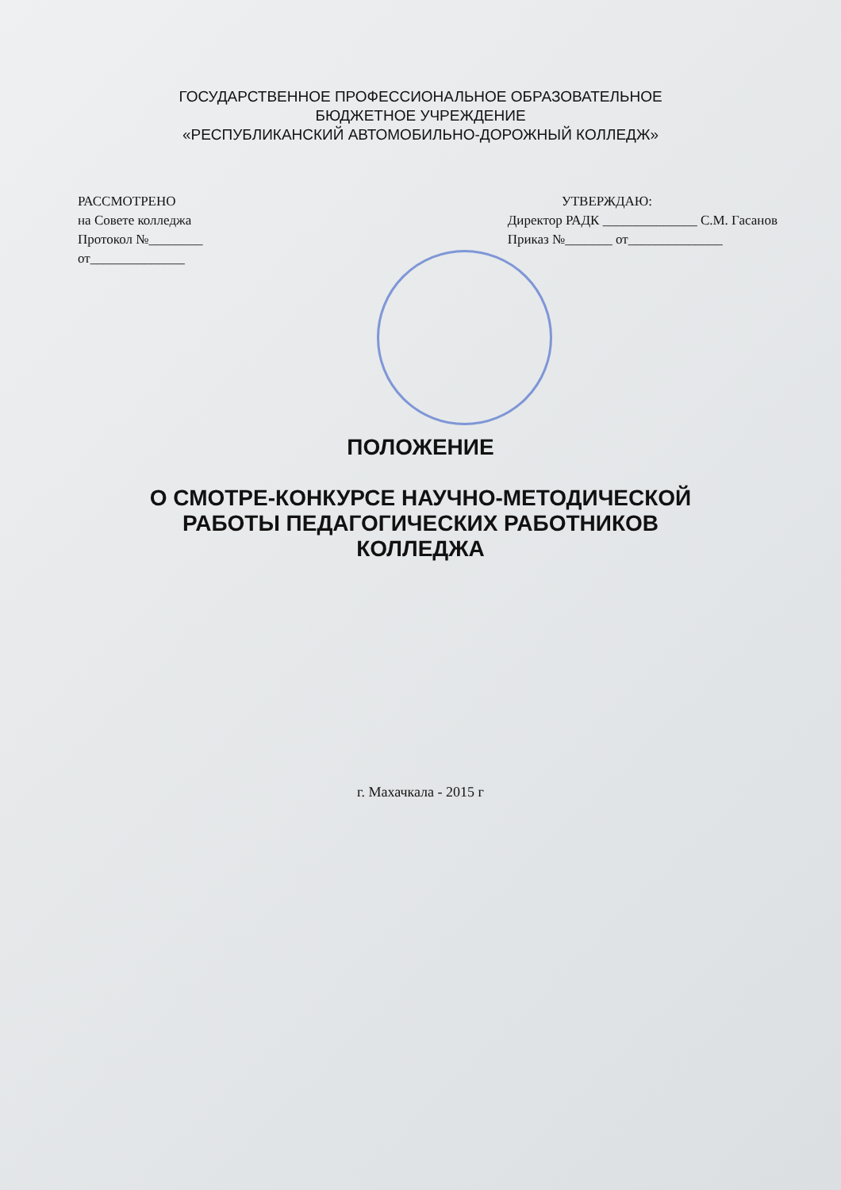ГОСУДАРСТВЕННОЕ ПРОФЕССИОНАЛЬНОЕ ОБРАЗОВАТЕЛЬНОЕ
БЮДЖЕТНОЕ УЧРЕЖДЕНИЕ
«РЕСПУБЛИКАНСКИЙ АВТОМОБИЛЬНО-ДОРОЖНЫЙ КОЛЛЕДЖ»
РАССМОТРЕНО
на Совете колледжа
Протокол №________
от______________
УТВЕРЖДАЮ:
Директор РАДК ______________ С.М. Гасанов
Приказ №_______ от______________
ПОЛОЖЕНИЕ
О СМОТРЕ-КОНКУРСЕ НАУЧНО-МЕТОДИЧЕСКОЙ
РАБОТЫ ПЕДАГОГИЧЕСКИХ РАБОТНИКОВ
КОЛЛЕДЖА
г. Махачкала - 2015 г